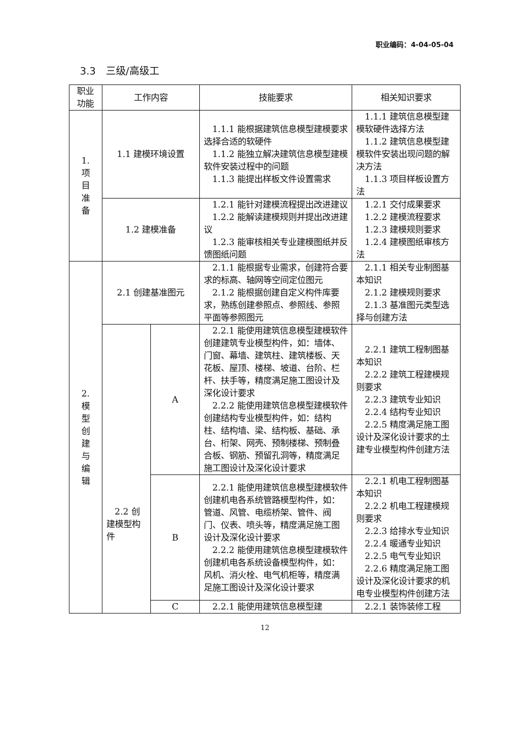职业编码：4-04-05-04
3.3　三级/高级工
| 职业 功能 | 工作内容 | | 技能要求 | 相关知识要求 |
| --- | --- | --- | --- | --- |
| 1. 项 目 准 备 | 1.1 建模环境设置 | | 1.1.1 能根据建筑信息模型建模要求选择合适的软硬件 1.1.2 能独立解决建筑信息模型建模软件安装过程中的问题 1.1.3 能提出样板文件设置需求 | 1.1.1 建筑信息模型建模软硬件选择方法 1.1.2 建筑信息模型建模软件安装出现问题的解决方法 1.1.3 项目样板设置方法 |
| | 1.2 建模准备 | | 1.2.1 能针对建模流程提出改进建议 1.2.2 能解读建模规则并提出改进建议 1.2.3 能审核相关专业建模图纸并反馈图纸问题 | 1.2.1 交付成果要求 1.2.2 建模流程要求 1.2.3 建模规则要求 1.2.4 建模图纸审核方法 |
| 2. 模 型 创 建 与 编 辑 | 2.1 创建基准图元 | | 2.1.1 能根据专业需求，创建符合要求的标高、轴网等空间定位图元 2.1.2 能根据创建自定义构件库要求，熟练创建参照点、参照线、参照平面等参照图元 | 2.1.1 相关专业制图基本知识 2.1.2 建模规则要求 2.1.3 基准图元类型选择与创建方法 |
| | 2.2 创建模型构件 | A | 2.2.1 能使用建筑信息模型建模软件创建建筑专业模型构件，如：墙体、门窗、幕墙、建筑柱、建筑楼板、天花板、屋顶、楼梯、坡道、台阶、栏杆、扶手等，精度满足施工图设计及深化设计要求 2.2.2 能使用建筑信息模型建模软件创建结构专业模型构件，如：结构柱、结构墙、梁、结构板、基础、承台、桁架、网壳、预制楼梯、预制叠合板、钢筋、预留孔洞等，精度满足施工图设计及深化设计要求 | 2.2.1 建筑工程制图基本知识 2.2.2 建筑工程建模规则要求 2.2.3 建筑专业知识 2.2.4 结构专业知识 2.2.5 精度满足施工图设计及深化设计要求的土建专业模型构件创建方法 |
| | | B | 2.2.1 能使用建筑信息模型建模软件创建机电各系统管路模型构件，如：管道、风管、电缆桥架、管件、阀门、仪表、喷头等，精度满足施工图设计及深化设计要求 2.2.2 能使用建筑信息模型建模软件创建机电各系统设备模型构件，如：风机、消火栓、电气机柜等，精度满足施工图设计及深化设计要求 | 2.2.1 机电工程制图基本知识 2.2.2 机电工程建模规则要求 2.2.3 给排水专业知识 2.2.4 暖通专业知识 2.2.5 电气专业知识 2.2.6 精度满足施工图设计及深化设计要求的机电专业模型构件创建方法 |
| | | C | 2.2.1 能使用建筑信息模型建 | 2.2.1 装饰装修工程 |
12